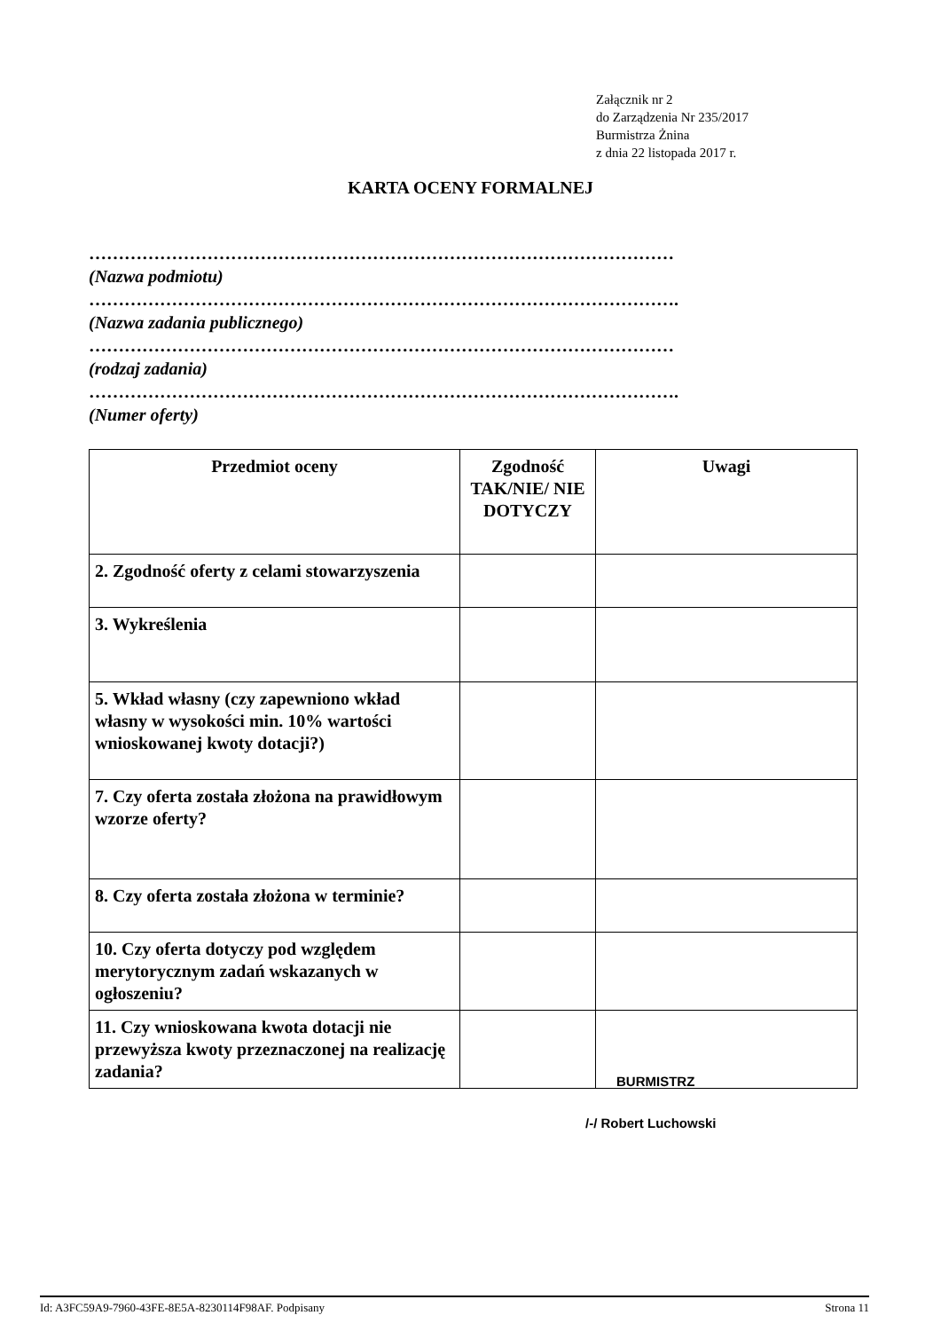Załącznik nr 2
do Zarządzenia Nr 235/2017
Burmistrza Żnina
z dnia 22 listopada 2017 r.
KARTA OCENY FORMALNEJ
………………………………………………………………………………………
(Nazwa podmiotu)
……………………………………………………………………………………….
(Nazwa zadania publicznego)
………………………………………………………………………………………
(rodzaj zadania)
……………………………………………………………………………………….
(Numer oferty)
| Przedmiot oceny | Zgodność TAK/NIE/ NIE DOTYCZY | Uwagi |
| --- | --- | --- |
| 2. Zgodność oferty z celami stowarzyszenia | | |
| 3. Wykreślenia | | |
| 5. Wkład własny (czy zapewniono wkład własny w wysokości min. 10% wartości wnioskowanej kwoty dotacji?) | | |
| 7. Czy oferta została złożona na prawidłowym wzorze oferty? | | |
| 8. Czy oferta została złożona w terminie? | | |
| 10. Czy oferta dotyczy pod względem merytorycznym zadań wskazanych w ogłoszeniu? | | |
| 11. Czy wnioskowana kwota dotacji nie przewyższa kwoty przeznaczonej na realizację zadania? | | |
BURMISTRZ
/-/ Robert Luchowski
Id: A3FC59A9-7960-43FE-8E5A-8230114F98AF. Podpisany Strona 11